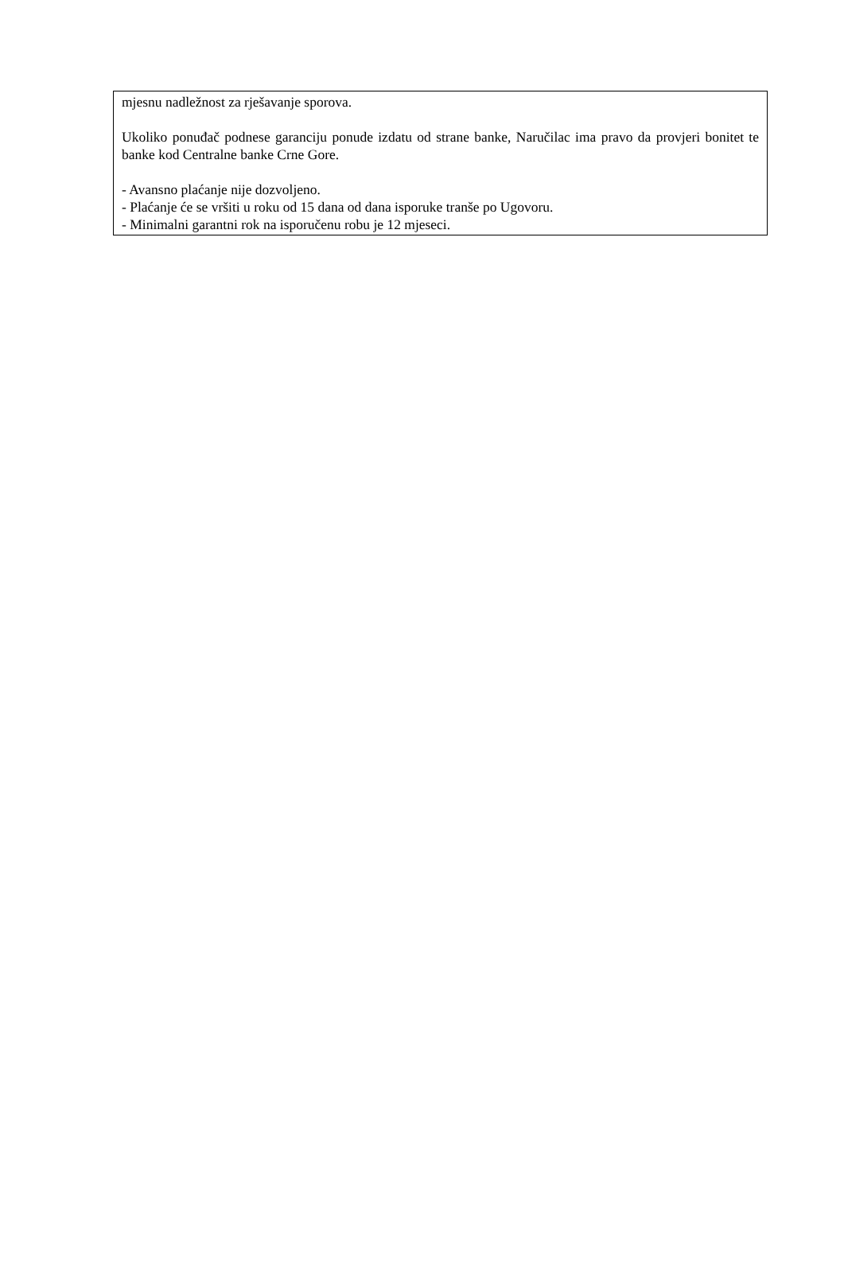mjesnu nadležnost za rješavanje sporova.
Ukoliko ponuđač podnese garanciju ponude izdatu od strane banke, Naručilac ima pravo da provjeri bonitet te banke kod Centralne banke Crne Gore.
- Avansno plaćanje nije dozvoljeno.
- Plaćanje će se vršiti u roku od 15 dana od dana isporuke tranše po Ugovoru.
- Minimalni garantni rok na isporučenu robu je 12 mjeseci.